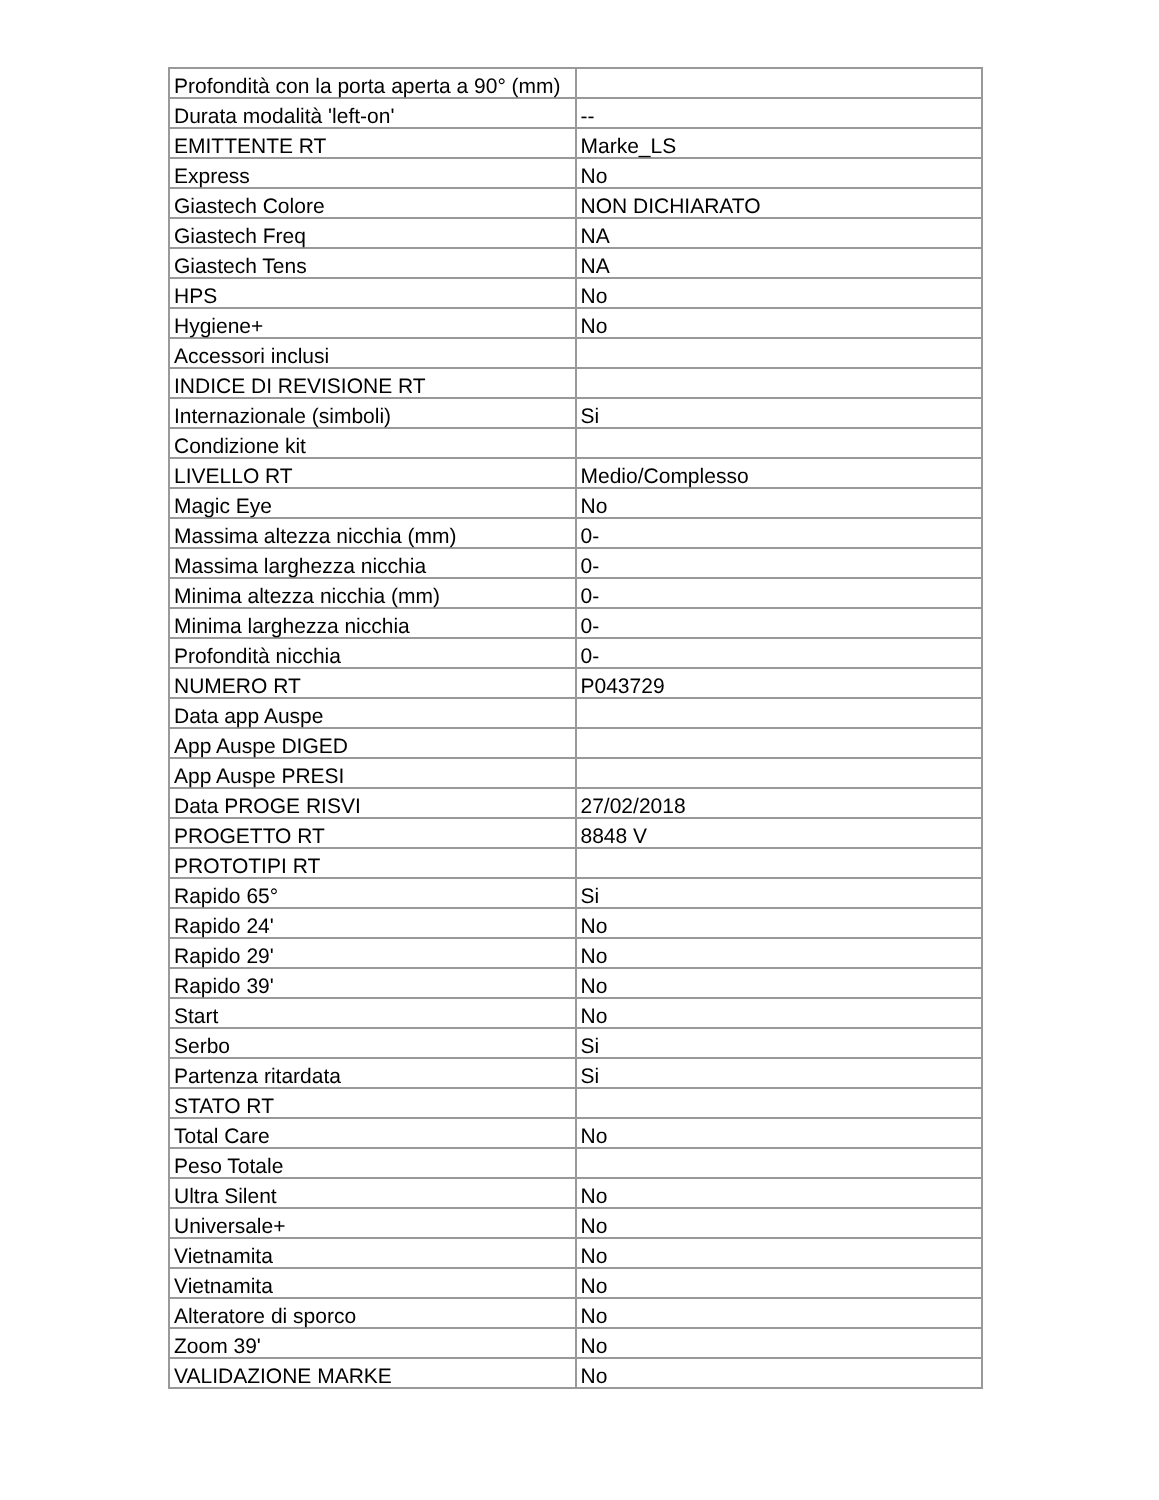| Profondità con la porta aperta a 90° (mm) | |
| Durata modalità 'left-on' | -- |
| EMITTENTE RT | Marke_LS |
| Express | No |
| Giastech Colore | NON DICHIARATO |
| Giastech Freq | NA |
| Giastech Tens | NA |
| HPS | No |
| Hygiene+ | No |
| Accessori inclusi | |
| INDICE DI REVISIONE RT | |
| Internazionale (simboli) | Si |
| Condizione kit | |
| LIVELLO RT | Medio/Complesso |
| Magic Eye | No |
| Massima altezza nicchia (mm) | 0- |
| Massima larghezza nicchia | 0- |
| Minima altezza nicchia (mm) | 0- |
| Minima larghezza nicchia | 0- |
| Profondità nicchia | 0- |
| NUMERO RT | P043729 |
| Data app Auspe | |
| App Auspe DIGED | |
| App Auspe PRESI | |
| Data PROGE RISVI | 27/02/2018 |
| PROGETTO RT | 8848 V |
| PROTOTIPI RT | |
| Rapido 65° | Si |
| Rapido 24' | No |
| Rapido 29' | No |
| Rapido 39' | No |
| Start | No |
| Serbo | Si |
| Partenza ritardata | Si |
| STATO RT | |
| Total Care | No |
| Peso Totale | |
| Ultra Silent | No |
| Universale+ | No |
| Vietnamita | No |
| Vietnamita | No |
| Alteratore di sporco | No |
| Zoom 39' | No |
| VALIDAZIONE MARKE | No |